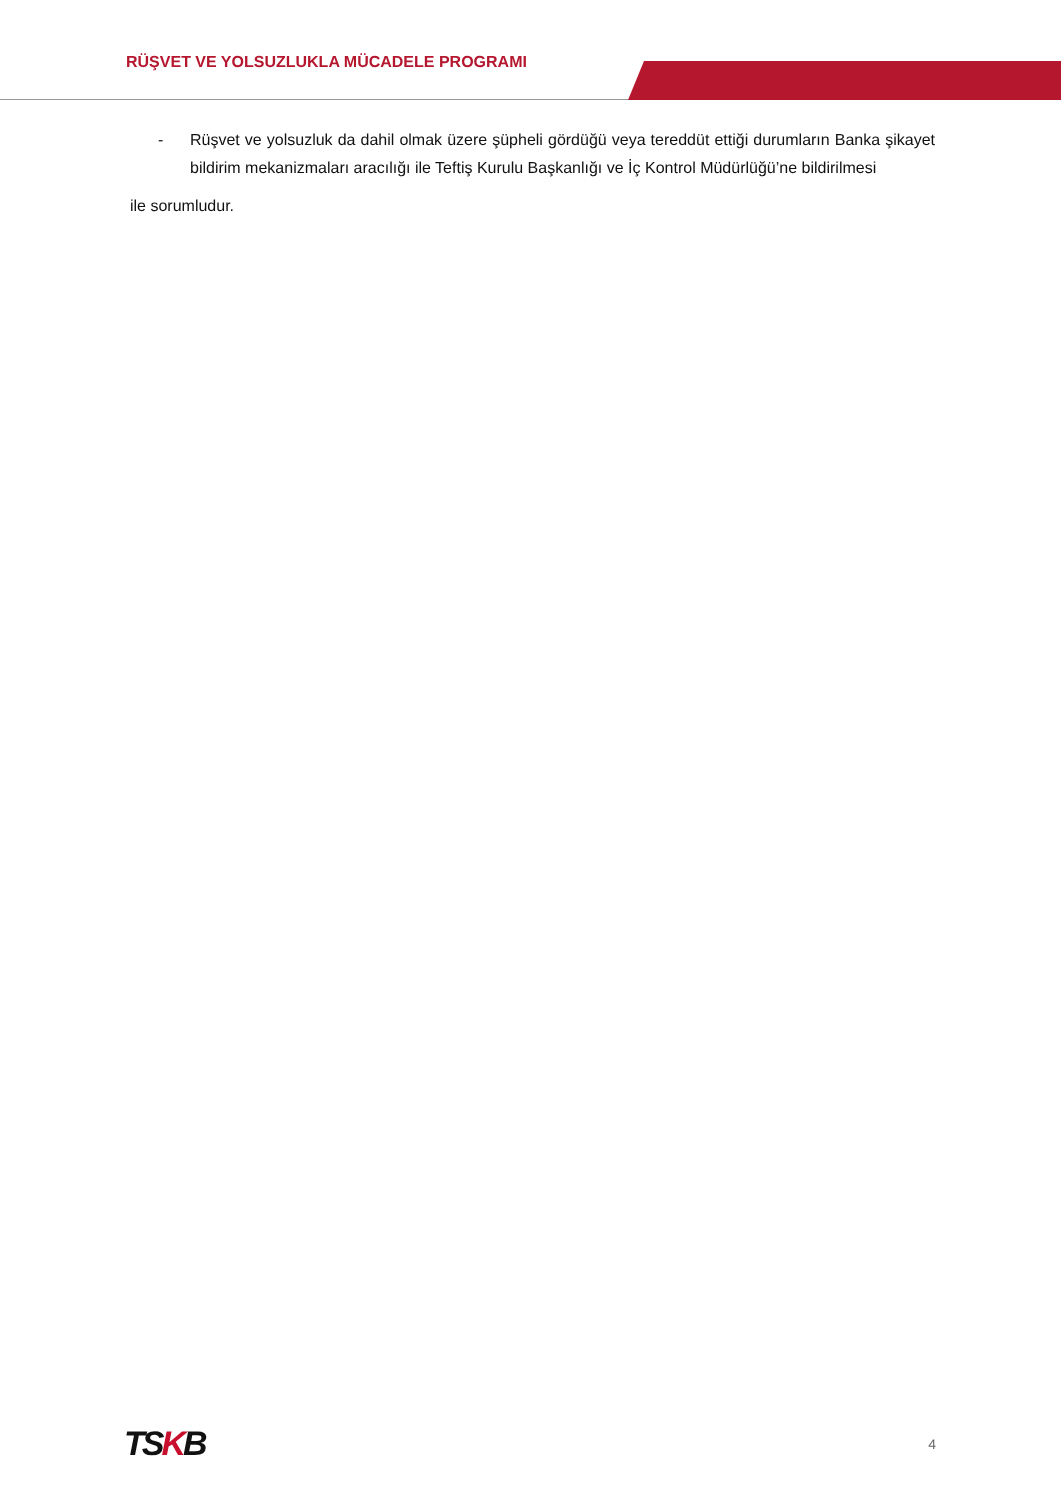RÜŞVET VE YOLSUZLUKLA MÜCADELE PROGRAMI
- Rüşvet ve yolsuzluk da dahil olmak üzere şüpheli gördüğü veya tereddüt ettiği durumların Banka şikayet bildirim mekanizmaları aracılığı ile Teftiş Kurulu Başkanlığı ve İç Kontrol Müdürlüğü’ne bildirilmesi
ile sorumludur.
TSKB
4